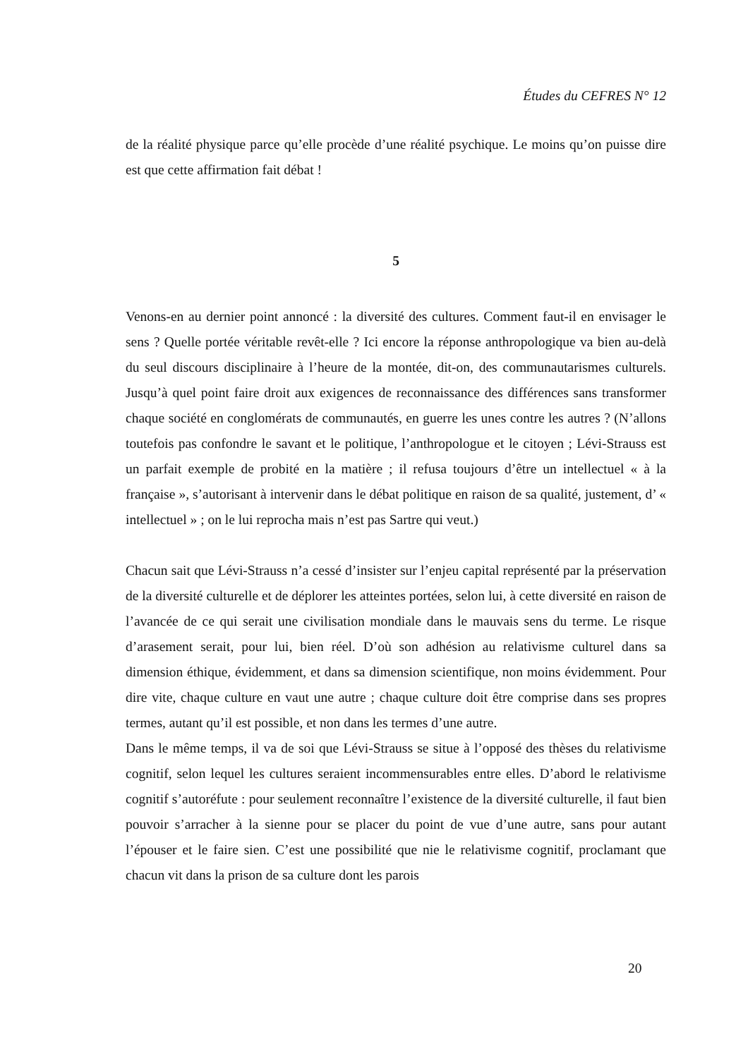Études du CEFRES N° 12
de la réalité physique parce qu’elle procède d’une réalité psychique. Le moins qu’on puisse dire est que cette affirmation fait débat !
5
Venons-en au dernier point annoncé : la diversité des cultures. Comment faut-il en envisager le sens ? Quelle portée véritable revêt-elle ? Ici encore la réponse anthropologique va bien au-delà du seul discours disciplinaire à l’heure de la montée, dit-on, des communautarismes culturels. Jusqu’à quel point faire droit aux exigences de reconnaissance des différences sans transformer chaque société en conglomérats de communautés, en guerre les unes contre les autres ? (N’allons toutefois pas confondre le savant et le politique, l’anthropologue et le citoyen ; Lévi-Strauss est un parfait exemple de probité en la matière ; il refusa toujours d’être un intellectuel « à la française », s’autorisant à intervenir dans le débat politique en raison de sa qualité, justement, d’ « intellectuel » ; on le lui reprocha mais n’est pas Sartre qui veut.)
Chacun sait que Lévi-Strauss n’a cessé d’insister sur l’enjeu capital représenté par la préservation de la diversité culturelle et de déplorer les atteintes portées, selon lui, à cette diversité en raison de l’avancée de ce qui serait une civilisation mondiale dans le mauvais sens du terme. Le risque d’arasement serait, pour lui, bien réel. D’où son adhésion au relativisme culturel dans sa dimension éthique, évidemment, et dans sa dimension scientifique, non moins évidemment. Pour dire vite, chaque culture en vaut une autre ; chaque culture doit être comprise dans ses propres termes, autant qu’il est possible, et non dans les termes d’une autre.
Dans le même temps, il va de soi que Lévi-Strauss se situe à l’opposé des thèses du relativisme cognitif, selon lequel les cultures seraient incommensurables entre elles. D’abord le relativisme cognitif s’autoréfute : pour seulement reconnaître l’existence de la diversité culturelle, il faut bien pouvoir s’arracher à la sienne pour se placer du point de vue d’une autre, sans pour autant l’épouser et le faire sien. C’est une possibilité que nie le relativisme cognitif, proclamant que chacun vit dans la prison de sa culture dont les parois
20